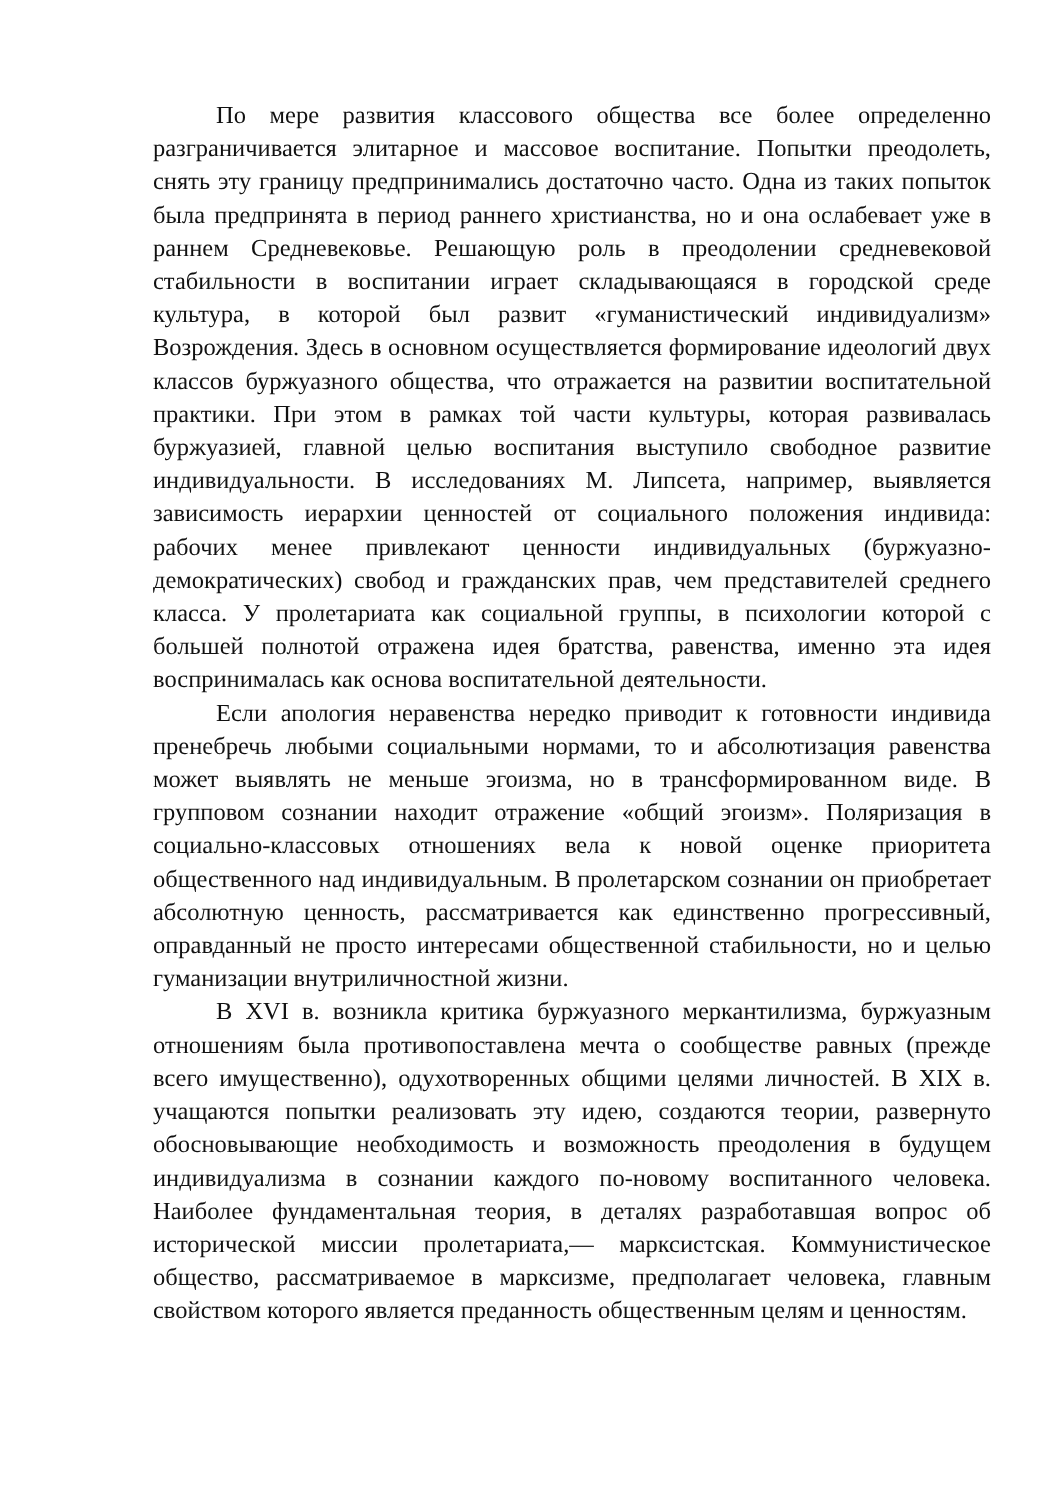По мере развития классового общества все более определенно разграничивается элитарное и массовое воспитание. Попытки преодолеть, снять эту границу предпринимались достаточно часто. Одна из таких попыток была предпринята в период раннего христианства, но и она ослабевает уже в раннем Средневековье. Решающую роль в преодолении средневековой стабильности в воспитании играет складывающаяся в городской среде культура, в которой был развит «гуманистический индивидуализм» Возрождения. Здесь в основном осуществляется формирование идеологий двух классов буржуазного общества, что отражается на развитии воспитательной практики. При этом в рамках той части культуры, которая развивалась буржуазией, главной целью воспитания выступило свободное развитие индивидуальности. В исследованиях М. Липсета, например, выявляется зависимость иерархии ценностей от социального положения индивида: рабочих менее привлекают ценности индивидуальных (буржуазно-демократических) свобод и гражданских прав, чем представителей среднего класса. У пролетариата как социальной группы, в психологии которой с большей полнотой отражена идея братства, равенства, именно эта идея воспринималась как основа воспитательной деятельности.
Если апология неравенства нередко приводит к готовности индивида пренебречь любыми социальными нормами, то и абсолютизация равенства может выявлять не меньше эгоизма, но в трансформированном виде. В групповом сознании находит отражение «общий эгоизм». Поляризация в социально-классовых отношениях вела к новой оценке приоритета общественного над индивидуальным. В пролетарском сознании он приобретает абсолютную ценность, рассматривается как единственно прогрессивный, оправданный не просто интересами общественной стабильности, но и целью гуманизации внутриличностной жизни.
В XVI в. возникла критика буржуазного меркантилизма, буржуазным отношениям была противопоставлена мечта о сообществе равных (прежде всего имущественно), одухотворенных общими целями личностей. В XIX в. учащаются попытки реализовать эту идею, создаются теории, развернуто обосновывающие необходимость и возможность преодоления в будущем индивидуализма в сознании каждого по-новому воспитанного человека. Наиболее фундаментальная теория, в деталях разработавшая вопрос об исторической миссии пролетариата,— марксистская. Коммунистическое общество, рассматриваемое в марксизме, предполагает человека, главным свойством которого является преданность общественным целям и ценностям.